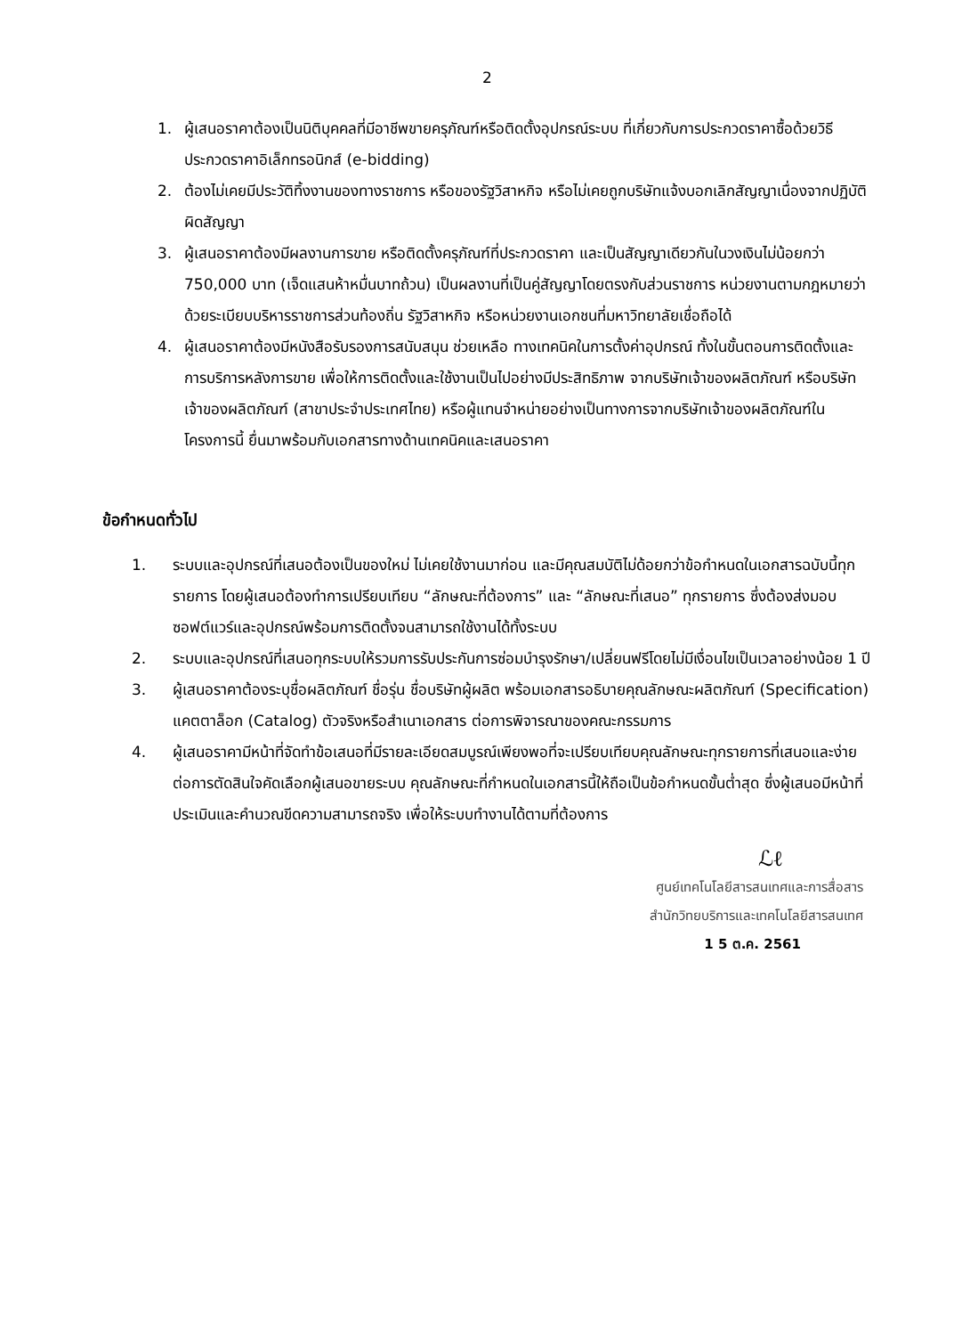2
1. ผู้เสนอราคาต้องเป็นนิติบุคคลที่มีอาชีพขายครุภัณฑ์หรือติดตั้งอุปกรณ์ระบบ ที่เกี่ยวกับการประกวดราคาซื้อด้วยวิธีประกวดราคาอิเล็กทรอนิกส์ (e-bidding)
2. ต้องไม่เคยมีประวัติทิ้งงานของทางราชการ หรือของรัฐวิสาหกิจ หรือไม่เคยถูกบริษัทแจ้งบอกเลิกสัญญาเนื่องจากปฏิบัติผิดสัญญา
3. ผู้เสนอราคาต้องมีผลงานการขาย หรือติดตั้งครุภัณฑ์ที่ประกวดราคา และเป็นสัญญาเดียวกันในวงเงินไม่น้อยกว่า 750,000 บาท (เจ็ดแสนห้าหมื่นบาทถ้วน) เป็นผลงานที่เป็นคู่สัญญาโดยตรงกับส่วนราชการ หน่วยงานตามกฎหมายว่าด้วยระเบียบบริหารราชการส่วนท้องถิ่น รัฐวิสาหกิจ หรือหน่วยงานเอกชนที่มหาวิทยาลัยเชื่อถือได้
4. ผู้เสนอราคาต้องมีหนังสือรับรองการสนับสนุน ช่วยเหลือ ทางเทคนิคในการตั้งค่าอุปกรณ์ ทั้งในขั้นตอนการติดตั้งและการบริการหลังการขาย เพื่อให้การติดตั้งและใช้งานเป็นไปอย่างมีประสิทธิภาพ จากบริษัทเจ้าของผลิตภัณฑ์ หรือบริษัทเจ้าของผลิตภัณฑ์ (สาขาประจำประเทศไทย) หรือผู้แทนจำหน่ายอย่างเป็นทางการจากบริษัทเจ้าของผลิตภัณฑ์ในโครงการนี้ ยื่นมาพร้อมกับเอกสารทางด้านเทคนิคและเสนอราคา
ข้อกำหนดทั่วไป
1. ระบบและอุปกรณ์ที่เสนอต้องเป็นของใหม่ ไม่เคยใช้งานมาก่อน และมีคุณสมบัติไม่ด้อยกว่าข้อกำหนดในเอกสารฉบับนี้ทุกรายการ โดยผู้เสนอต้องทำการเปรียบเทียบ “ลักษณะที่ต้องการ” และ “ลักษณะที่เสนอ” ทุกรายการ ซึ่งต้องส่งมอบซอฟต์แวร์และอุปกรณ์พร้อมการติดตั้งจนสามารถใช้งานได้ทั้งระบบ
2. ระบบและอุปกรณ์ที่เสนอทุกระบบให้รวมการรับประกันการซ่อมบำรุงรักษา/เปลี่ยนฟรีโดยไม่มีเงื่อนไขเป็นเวลาอย่างน้อย 1 ปี
3. ผู้เสนอราคาต้องระบุชื่อผลิตภัณฑ์ ชื่อรุ่น ชื่อบริษัทผู้ผลิต พร้อมเอกสารอธิบายคุณลักษณะผลิตภัณฑ์ (Specification) แคตตาล็อก (Catalog) ตัวจริงหรือสำเนาเอกสาร ต่อการพิจารณาของคณะกรรมการ
4. ผู้เสนอราคามีหน้าที่จัดทำข้อเสนอที่มีรายละเอียดสมบูรณ์เพียงพอที่จะเปรียบเทียบคุณลักษณะทุกรายการที่เสนอและง่ายต่อการตัดสินใจคัดเลือกผู้เสนอขายระบบ คุณลักษณะที่กำหนดในเอกสารนี้ให้ถือเป็นข้อกำหนดขั้นต่ำสุด ซึ่งผู้เสนอมีหน้าที่ประเมินและคำนวณขีดความสามารถจริง เพื่อให้ระบบทำงานได้ตามที่ต้องการ
ℒℓ
ศูนย์เทคโนโลยีสารสนเทศและการสื่อสาร
สำนักวิทยบริการและเทคโนโลยีสารสนเทศ
1 5 ต.ค. 2561